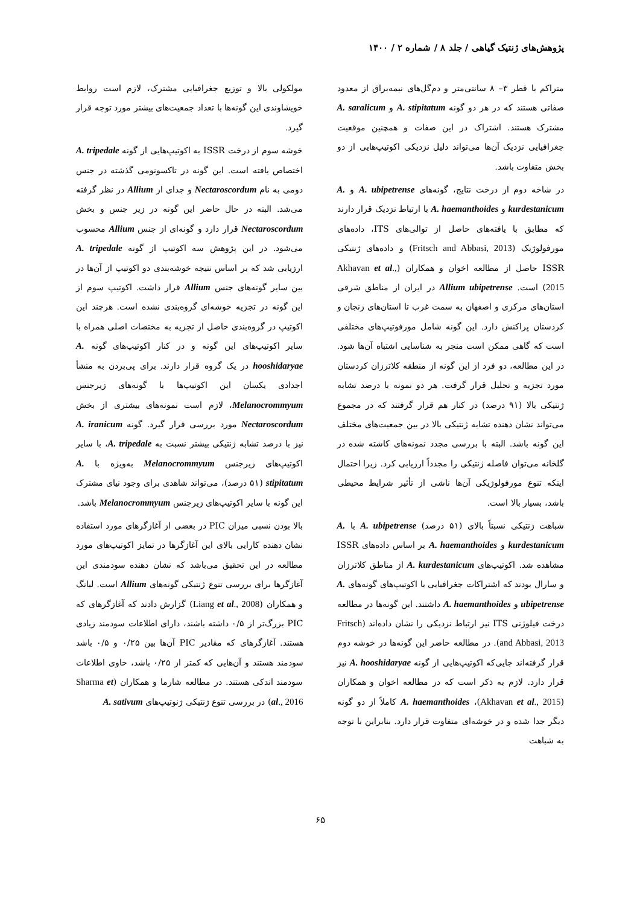پژوهش‌های ژنتیک گیاهی / جلد ۸ / شماره ۲ / ۱۴۰۰
متراکم با قطر ۳– ۸ سانتی‌متر و دم‌گل‌های نیمه‌براق از معدود صفاتی هستند که در هر دو گونه A. stipitatum و A. saralicum مشترک هستند. اشتراک در این صفات و همچنین موقعیت جغرافیایی نزدیک آن‌ها می‌تواند دلیل نزدیکی اکوتیپ‌هایی از دو بخش متفاوت باشد.
در شاخه دوم از درخت نتایج، گونه‌های A. ubipetrense و A. kurdestanicum و A. haemanthoides با ارتباط نزدیک قرار دارند که مطابق با یافته‌های حاصل از توالی‌های ITS، داده‌های مورفولوژیک (Fritsch and Abbasi, 2013) و داده‌های ژنتیکی ISSR حاصل از مطالعه اخوان و همکاران (Akhavan et al., 2015) است. Allium ubipetrense در ایران از مناطق شرقی استان‌های مرکزی و اصفهان به سمت غرب تا استان‌های زنجان و کردستان پراکنش دارد. این گونه شامل مورفوتیپ‌های مختلفی است که گاهی ممکن است منجر به شناسایی اشتباه آن‌ها شود. در این مطالعه، دو فرد از این گونه از منطقه کلاترزان کردستان مورد تجزیه و تحلیل قرار گرفت. هر دو نمونه با درصد تشابه ژنتیکی بالا (۹۱ درصد) در کنار هم قرار گرفتند که در مجموع می‌تواند نشان دهنده تشابه ژنتیکی بالا در بین جمعیت‌های مختلف این گونه باشد. البته با بررسی مجدد نمونه‌های کاشته شده در گلخانه می‌توان فاصله ژنتیکی را مجدداً ارزیابی کرد. زیرا احتمال اینکه تنوع مورفولوژیکی آن‌ها ناشی از تأثیر شرایط محیطی باشد، بسیار بالا است.
شباهت ژنتیکی نسبتاً بالای (۵۱ درصد) A. ubipetrense با A. kurdestanicum و A. haemanthoides بر اساس داده‌های ISSR مشاهده شد. اکوتیپ‌های A. kurdestanicum از مناطق کلاترزان و سارال بودند که اشتراکات جغرافیایی با اکوتیپ‌های گونه‌های A. ubipetrense و A. haemanthoides داشتند. این گونه‌ها در مطالعه درخت فیلوژنی ITS نیز ارتباط نزدیکی را نشان داده‌اند (Fritsch and Abbasi, 2013). در مطالعه حاضر این گونه‌ها در خوشه دوم قرار گرفته‌اند جایی‌که اکوتیپ‌هایی از گونه A. hooshidaryae نیز قرار دارد. لازم به ذکر است که در مطالعه اخوان و همکاران (Akhavan et al., 2015)، A. haemanthoides کاملاً از دو گونه دیگر جدا شده و در خوشه‌ای متفاوت قرار دارد. بنابراین با توجه به شباهت
مولکولی بالا و توزیع جغرافیایی مشترک، لازم است روابط خویشاوندی این گونه‌ها با تعداد جمعیت‌های بیشتر مورد توجه قرار گیرد.
خوشه سوم از درخت ISSR به اکوتیپ‌هایی از گونه A. tripedale اختصاص یافته است. این گونه در تاکسونومی گذشته در جنس دومی به نام Nectaroscordum و جدای از Allium در نظر گرفته می‌شد. البته در حال حاضر این گونه در زیر جنس و بخش Nectaroscordum قرار دارد و گونه‌ای از جنس Allium محسوب می‌شود. در این پژوهش سه اکوتیپ از گونه A. tripedale ارزیابی شد که بر اساس نتیجه خوشه‌بندی دو اکوتیپ از آن‌ها در بین سایر گونه‌های جنس Allium قرار داشت. اکوتیپ سوم از این گونه در تجزیه خوشه‌ای گروه‌بندی نشده است. هرچند این اکوتیپ در گروه‌بندی حاصل از تجزیه به مختصات اصلی همراه با سایر اکوتیپ‌های این گونه و در کنار اکوتیپ‌های گونه A. hooshidaryae در یک گروه قرار دارند. برای پی‌بردن به منشأ اجدادی یکسان این اکوتیپ‌ها با گونه‌های زیرجنس Melanocrommyum، لازم است نمونه‌های بیشتری از بخش Nectaroscordum مورد بررسی قرار گیرد. گونه A. iranicum نیز با درصد تشابه ژنتیکی بیشتر نسبت به A. tripedale، با سایر اکوتیپ‌های زیرجنس Melanocrommyum به‌ویژه با A. stipitatum (۵۱ درصد)، می‌تواند شاهدی برای وجود نیای مشترک این گونه با سایر اکوتیپ‌های زیرجنس Melanocrommyum باشد.
بالا بودن نسبی میزان PIC در بعضی از آغازگرهای مورد استفاده نشان دهنده کارایی بالای این آغازگرها در تمایز اکوتیپ‌های مورد مطالعه در این تحقیق می‌باشد که نشان دهنده سودمندی این آغازگرها برای بررسی تنوع ژنتیکی گونه‌های Allium است. لیانگ و همکاران (Liang et al., 2008) گزارش دادند که آغازگرهای که PIC بزرگ‌تر از ۰/۵ داشته باشند، دارای اطلاعات سودمند زیادی هستند. آغازگرهای که مقادیر PIC آن‌ها بین ۰/۲۵ و ۰/۵ باشد سودمند هستند و آن‌هایی که کمتر از ۰/۲۵ باشد، حاوی اطلاعات سودمند اندکی هستند. در مطالعه شارما و همکاران (Sharma et al., 2016) در بررسی تنوع ژنتیکی ژنوتیپ‌های A. sativum
۶۵